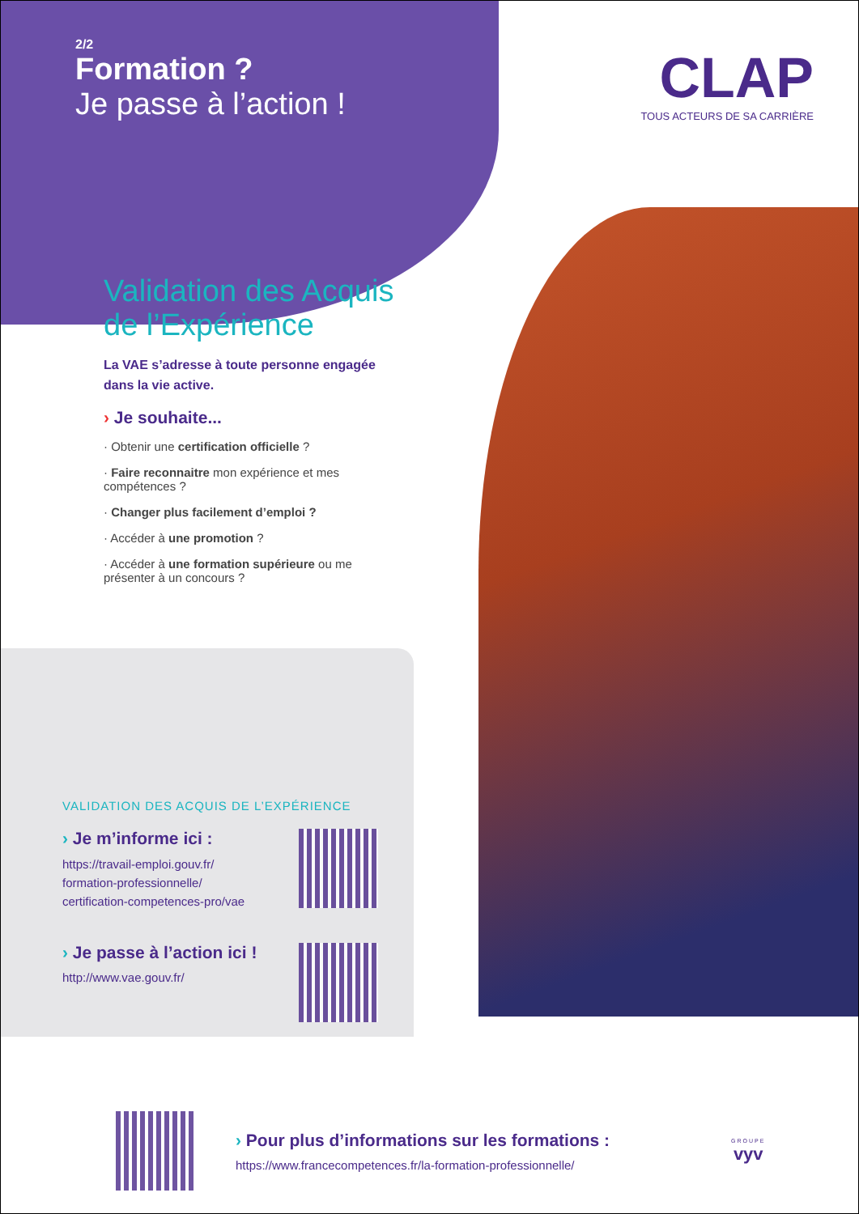2/2
Formation ?
Je passe à l’action !
CLAP
TOUS ACTEURS DE SA CARRIÈRE
Validation des Acquis
de l’Expérience
La VAE s’adresse à toute personne engagée dans la vie active.
› Je souhaite...
· Obtenir une certification officielle ?
· Faire reconnaitre mon expérience et mes compétences ?
· Changer plus facilement d’emploi ?
· Accéder à une promotion ?
· Accéder à une formation supérieure ou me présenter à un concours ?
VALIDATION DES ACQUIS DE L’EXPÉRIENCE
› Je m’informe ici :
https://travail-emploi.gouv.fr/
formation-professionnelle/
certification-competences-pro/vae
› Je passe à l’action ici !
http://www.vae.gouv.fr/
› Pour plus d’informations sur les formations :
https://www.francecompetences.fr/la-formation-professionnelle/
GROUPE
vyv